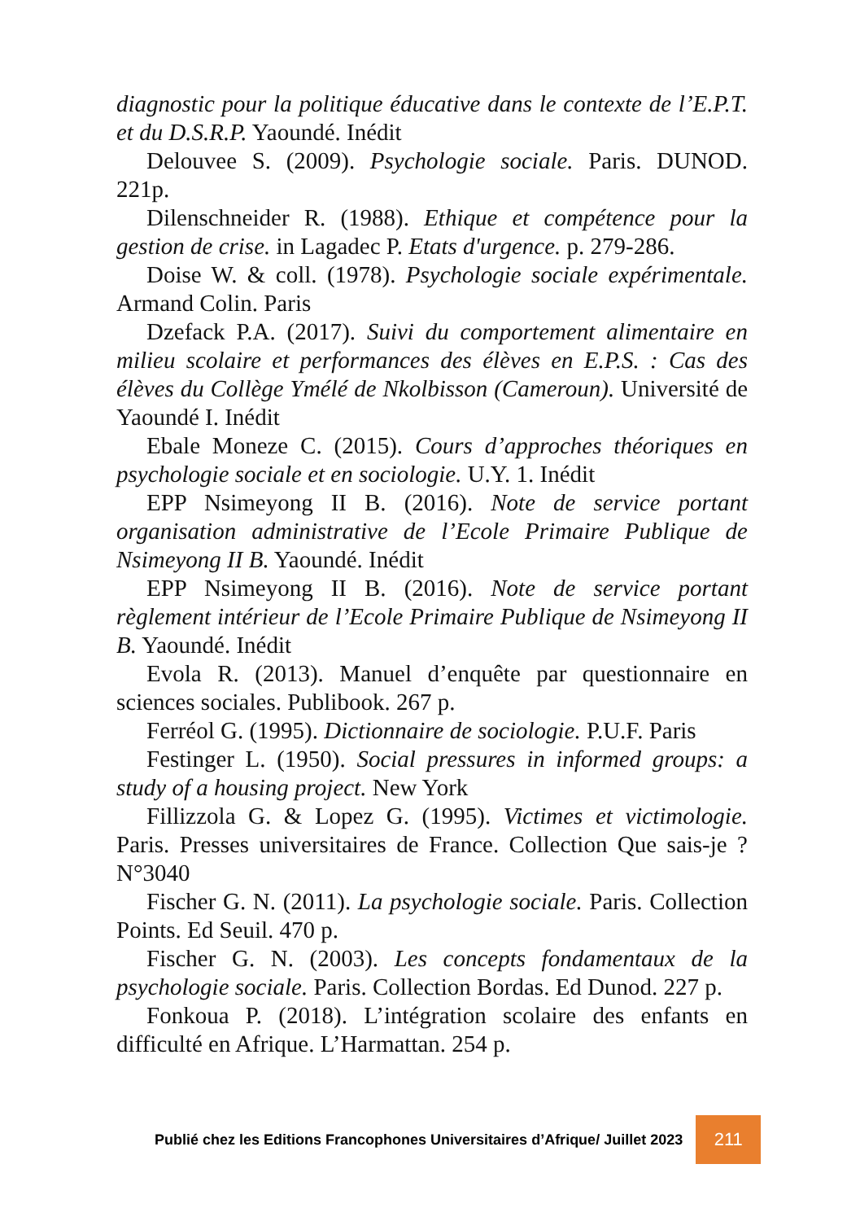diagnostic pour la politique éducative dans le contexte de l’E.P.T. et du D.S.R.P. Yaoundé. Inédit
Delouvee S. (2009). Psychologie sociale. Paris. DUNOD. 221p.
Dilenschneider R. (1988). Ethique et compétence pour la gestion de crise. in Lagadec P. Etats d'urgence. p. 279-286.
Doise W. & coll. (1978). Psychologie sociale expérimentale. Armand Colin. Paris
Dzefack P.A. (2017). Suivi du comportement alimentaire en milieu scolaire et performances des élèves en E.P.S. : Cas des élèves du Collège Ymélé de Nkolbisson (Cameroun). Université de Yaoundé I. Inédit
Ebale Moneze C. (2015). Cours d’approches théoriques en psychologie sociale et en sociologie. U.Y. 1. Inédit
EPP Nsimeyong II B. (2016). Note de service portant organisation administrative de l’Ecole Primaire Publique de Nsimeyong II B. Yaoundé. Inédit
EPP Nsimeyong II B. (2016). Note de service portant règlement intérieur de l’Ecole Primaire Publique de Nsimeyong II B. Yaoundé. Inédit
Evola R. (2013). Manuel d’enquête par questionnaire en sciences sociales. Publibook. 267 p.
Ferréol G. (1995). Dictionnaire de sociologie. P.U.F. Paris
Festinger L. (1950). Social pressures in informed groups: a study of a housing project. New York
Fillizzola G. & Lopez G. (1995). Victimes et victimologie. Paris. Presses universitaires de France. Collection Que sais-je ? N°3040
Fischer G. N. (2011). La psychologie sociale. Paris. Collection Points. Ed Seuil. 470 p.
Fischer G. N. (2003). Les concepts fondamentaux de la psychologie sociale. Paris. Collection Bordas. Ed Dunod. 227 p.
Fonkoua P. (2018). L’intégration scolaire des enfants en difficulté en Afrique. L’Harmattan. 254 p.
Publié chez les Editions Francophones Universitaires d’Afrique/ Juillet 2023 211